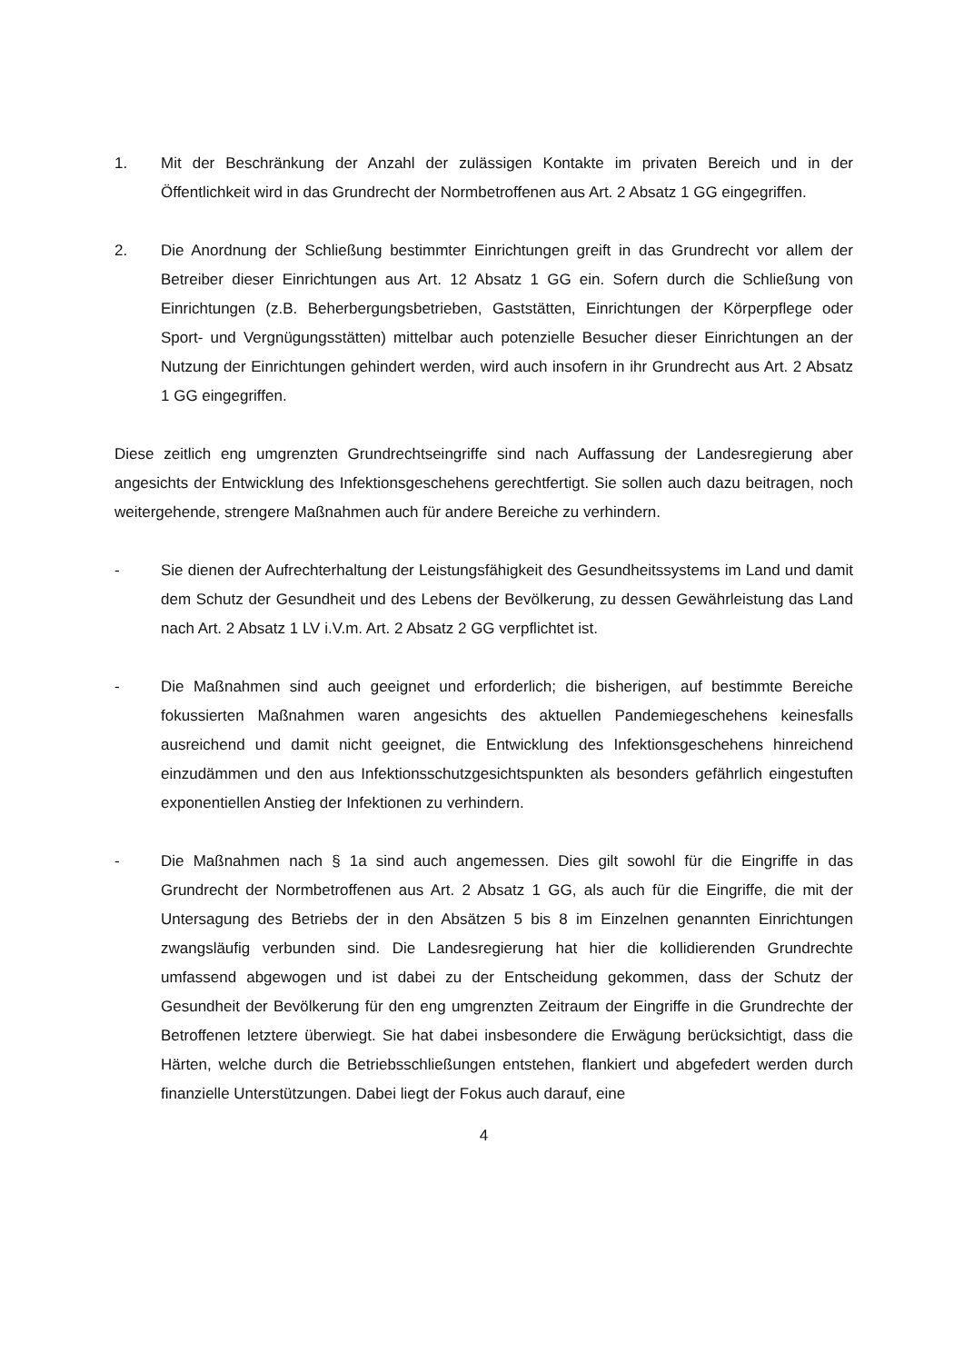1. Mit der Beschränkung der Anzahl der zulässigen Kontakte im privaten Bereich und in der Öffentlichkeit wird in das Grundrecht der Normbetroffenen aus Art. 2 Absatz 1 GG eingegriffen.
2. Die Anordnung der Schließung bestimmter Einrichtungen greift in das Grundrecht vor allem der Betreiber dieser Einrichtungen aus Art. 12 Absatz 1 GG ein. Sofern durch die Schließung von Einrichtungen (z.B. Beherbergungsbetrieben, Gaststätten, Einrichtungen der Körperpflege oder Sport- und Vergnügungsstätten) mittelbar auch potenzielle Besucher dieser Einrichtungen an der Nutzung der Einrichtungen gehindert werden, wird auch insofern in ihr Grundrecht aus Art. 2 Absatz 1 GG eingegriffen.
Diese zeitlich eng umgrenzten Grundrechtseingriffe sind nach Auffassung der Landesregierung aber angesichts der Entwicklung des Infektionsgeschehens gerechtfertigt. Sie sollen auch dazu beitragen, noch weitergehende, strengere Maßnahmen auch für andere Bereiche zu verhindern.
- Sie dienen der Aufrechterhaltung der Leistungsfähigkeit des Gesundheitssystems im Land und damit dem Schutz der Gesundheit und des Lebens der Bevölkerung, zu dessen Gewährleistung das Land nach Art. 2 Absatz 1 LV i.V.m. Art. 2 Absatz 2 GG verpflichtet ist.
- Die Maßnahmen sind auch geeignet und erforderlich; die bisherigen, auf bestimmte Bereiche fokussierten Maßnahmen waren angesichts des aktuellen Pandemiegeschehens keinesfalls ausreichend und damit nicht geeignet, die Entwicklung des Infektionsgeschehens hinreichend einzudämmen und den aus Infektionsschutzgesichtspunkten als besonders gefährlich eingestuften exponentiellen Anstieg der Infektionen zu verhindern.
- Die Maßnahmen nach § 1a sind auch angemessen. Dies gilt sowohl für die Eingriffe in das Grundrecht der Normbetroffenen aus Art. 2 Absatz 1 GG, als auch für die Eingriffe, die mit der Untersagung des Betriebs der in den Absätzen 5 bis 8 im Einzelnen genannten Einrichtungen zwangsläufig verbunden sind. Die Landesregierung hat hier die kollidierenden Grundrechte umfassend abgewogen und ist dabei zu der Entscheidung gekommen, dass der Schutz der Gesundheit der Bevölkerung für den eng umgrenzten Zeitraum der Eingriffe in die Grundrechte der Betroffenen letztere überwiegt. Sie hat dabei insbesondere die Erwägung berücksichtigt, dass die Härten, welche durch die Betriebsschließungen entstehen, flankiert und abgefedert werden durch finanzielle Unterstützungen. Dabei liegt der Fokus auch darauf, eine
4